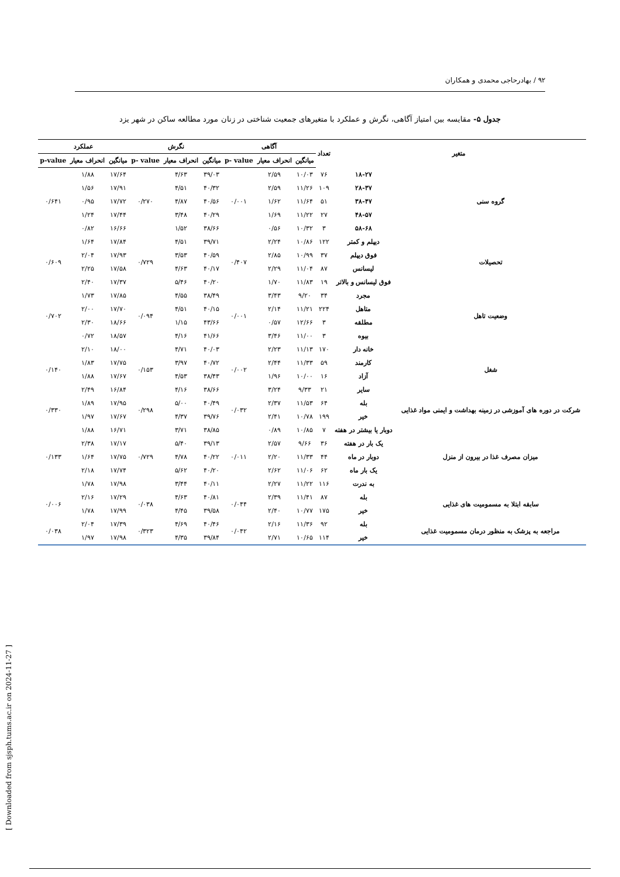۹۲ / بهادرحاجی محمدی و همکاران
جدول ۵- مقایسه بین امتیاز آگاهی، نگرش و عملکرد با متغیرهای جمعیت شناختی در زنان مورد مطالعه ساکن در شهر یزد
| متغیر | | تعداد | آگاهی | | | نگرش | | | عملکرد | | |
| --- | --- | --- | --- | --- | --- | --- | --- | --- | --- | --- | --- |
| | | | میانگین | انحراف معیار | p- value | میانگین | انحراف معیار | p- value | میانگین | انحراف معیار | p-value |
| گروه سنی | ۱۸-۲۷ | ۷۶ | ۱۰/۰۳ | ۲/۵۹ | ۰/۰۰۱ | ۳۹/۰۳ | ۴/۶۳ | ۰/۲۷۰ | ۱۷/۶۴ | ۱/۸۸ | ۰/۶۴۱ |
| | ۲۸-۳۷ | ۱۰۹ | ۱۱/۲۶ | ۲/۵۹ | | ۴۰/۳۲ | ۴/۵۱ | | ۱۷/۹۱ | ۱/۵۶ | |
| | ۳۸-۴۷ | ۵۱ | ۱۱/۶۴ | ۱/۶۲ | | ۴۰/۵۶ | ۴/۸۷ | | ۱۷/۷۲ | ۰/۹۵ | |
| | ۴۸-۵۷ | ۲۷ | ۱۱/۲۲ | ۱/۶۹ | | ۴۰/۲۹ | ۳/۴۸ | | ۱۷/۴۴ | ۱/۲۴ | |
| | ۵۸-۶۸ | ۳ | ۱۰/۳۲ | ۰/۵۶ | | ۳۸/۶۶ | ۱/۵۲ | | ۱۶/۶۶ | ۰/۸۲ | |
| تحصیلات | دیپلم و کمتر | ۱۲۲ | ۱۰/۸۶ | ۲/۲۴ | ۰/۴۰۷ | ۳۹/۷۱ | ۴/۵۱ | ۰/۷۲۹ | ۱۷/۸۴ | ۱/۶۴ | ۰/۶۰۹ |
| | فوق دیپلم | ۳۷ | ۱۰/۹۹ | ۲/۸۵ | | ۴۰/۵۹ | ۳/۵۳ | | ۱۷/۹۳ | ۲/۰۴ | |
| | لیسانس | ۸۷ | ۱۱/۰۴ | ۲/۲۹ | | ۴۰/۱۷ | ۴/۶۳ | | ۱۷/۵۸ | ۲/۲۵ | |
| | فوق لیسانس و بالاتر | ۱۹ | ۱۱/۸۳ | ۱/۷۰ | | ۴۰/۲۰ | ۵/۴۶ | | ۱۷/۳۷ | ۲/۴۰ | |
| وضعیت تاهل | مجرد | ۳۴ | ۹/۲۰ | ۳/۴۳ | ۰/۰۰۱ | ۳۸/۴۹ | ۴/۵۵ | ۰/۰۹۴ | ۱۷/۸۵ | ۱/۷۳ | ۰/۷۰۲ |
| | متاهل | ۲۲۴ | ۱۱/۲۱ | ۲/۱۴ | | ۴۰/۱۵ | ۴/۵۱ | | ۱۷/۷۰ | ۲/۰۰ | |
| | مطلقه | ۳ | ۱۲/۶۶ | ۰/۵۷ | | ۴۳/۶۶ | ۱/۱۵ | | ۱۸/۶۶ | ۲/۳۰ | |
| | بیوه | ۳ | ۱۱/۰۰ | ۳/۴۶ | | ۴۱/۶۶ | ۴/۱۶ | | ۱۸/۵۷ | ۰/۷۲ | |
| شغل | خانه دار | ۱۷۰ | ۱۱/۱۳ | ۲/۲۳ | ۰/۰۰۲ | ۴۰/۰۳ | ۴/۷۱ | ۰/۱۵۳ | ۱۸/۰۰ | ۲/۱۰ | ۰/۱۴۰ |
| | کارمند | ۵۹ | ۱۱/۳۳ | ۲/۴۴ | | ۴۰/۷۲ | ۳/۹۷ | | ۱۷/۷۵ | ۱/۸۳ | |
| | آزاد | ۱۶ | ۱۰/۰۰ | ۱/۹۶ | | ۳۸/۴۳ | ۴/۵۳ | | ۱۷/۶۷ | ۱/۸۸ | |
| | سایر | ۲۱ | ۹/۳۳ | ۳/۲۴ | | ۳۸/۶۶ | ۴/۱۶ | | ۱۶/۸۴ | ۲/۴۹ | |
| شرکت در دوره های آموزشی در زمینه بهداشت و ایمنی مواد غذایی | بله | ۶۴ | ۱۱/۵۳ | ۲/۳۷ | ۰/۰۳۲ | ۴۰/۴۹ | ۵/۰۰ | ۰/۲۹۸ | ۱۷/۹۵ | ۱/۸۹ | ۰/۳۳۰ |
| | خیر | ۱۹۹ | ۱۰/۷۸ | ۲/۴۱ | | ۳۹/۷۶ | ۴/۳۷ | | ۱۷/۶۷ | ۱/۹۷ | |
| میزان مصرف غذا در بیرون از منزل | دوبار یا بیشتر در هفته | ۷ | ۱۰/۸۵ | ۰/۸۹ | ۰/۰۱۱ | ۳۸/۸۵ | ۳/۷۱ | ۰/۷۲۹ | ۱۶/۷۱ | ۱/۸۸ | ۰/۱۳۳ |
| | یک بار در هفته | ۳۶ | ۹/۶۶ | ۲/۵۷ | | ۳۹/۱۳ | ۵/۴۰ | | ۱۷/۱۷ | ۲/۳۸ | |
| | دوبار در ماه | ۴۴ | ۱۱/۳۳ | ۲/۲۰ | | ۴۰/۲۲ | ۴/۷۸ | | ۱۷/۷۵ | ۱/۶۴ | |
| | یک بار ماه | ۶۲ | ۱۱/۰۶ | ۲/۶۲ | | ۴۰/۲۰ | ۵/۶۲ | | ۱۷/۷۴ | ۲/۱۸ | |
| | به ندرت | ۱۱۶ | ۱۱/۲۲ | ۲/۲۷ | | ۴۰/۱۱ | ۳/۴۴ | | ۱۷/۹۸ | ۱/۷۸ | |
| سابقه ابتلا به مسمومیت های غذایی | بله | ۸۷ | ۱۱/۴۱ | ۲/۳۹ | ۰/۰۴۴ | ۴۰/۸۱ | ۴/۶۳ | ۰/۰۳۸ | ۱۷/۲۹ | ۲/۱۶ | ۰/۰۰۶ |
| | خیر | ۱۷۵ | ۱۰/۷۷ | ۲/۴۰ | | ۳۹/۵۸ | ۴/۴۵ | | ۱۷/۹۹ | ۱/۷۸ | |
| مراجعه به پزشک به منظور درمان مسمومیت غذایی | بله | ۹۲ | ۱۱/۳۶ | ۲/۱۶ | ۰/۰۴۲ | ۴۰/۴۶ | ۴/۶۹ | ۰/۳۲۳ | ۱۷/۳۹ | ۲/۰۴ | ۰/۰۳۸ |
| | خیر | ۱۱۴ | ۱۰/۶۵ | ۲/۷۱ | | ۳۹/۸۴ | ۴/۳۵ | | ۱۷/۹۸ | ۱/۹۷ | |
[ Downloaded from sjsph.tums.ac.ir on 2024-11-27 ]